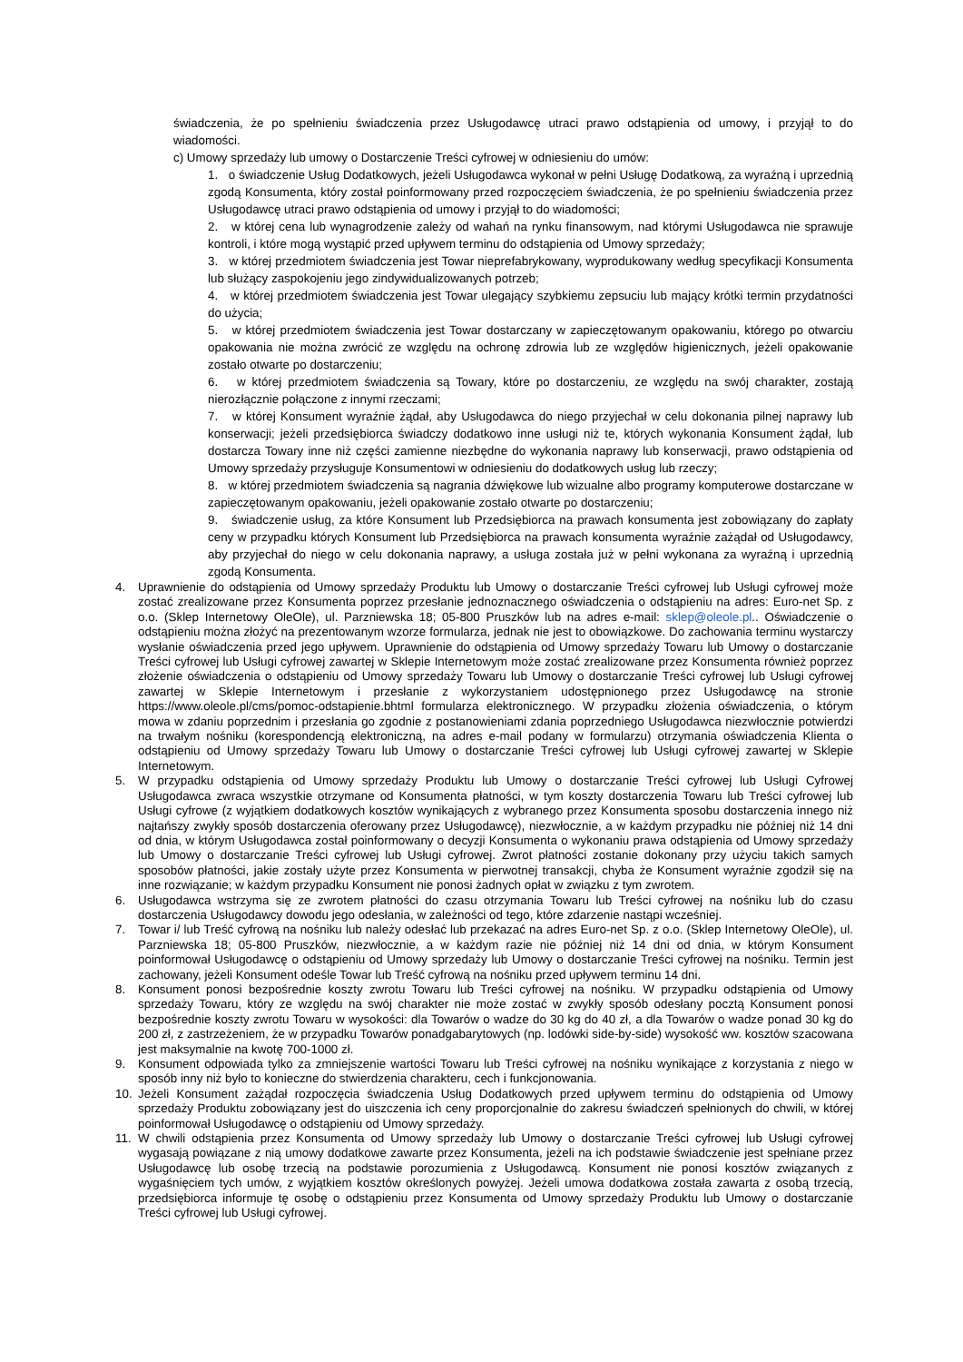świadczenia, że po spełnieniu świadczenia przez Usługodawcę utraci prawo odstąpienia od umowy, i przyjął to do wiadomości.
c) Umowy sprzedaży lub umowy o Dostarczenie Treści cyfrowej w odniesieniu do umów:
1. o świadczenie Usług Dodatkowych, jeżeli Usługodawca wykonał w pełni Usługę Dodatkową, za wyraźną i uprzednią zgodą Konsumenta, który został poinformowany przed rozpoczęciem świadczenia, że po spełnieniu świadczenia przez Usługodawcę utraci prawo odstąpienia od umowy i przyjął to do wiadomości;
2. w której cena lub wynagrodzenie zależy od wahań na rynku finansowym, nad którymi Usługodawca nie sprawuje kontroli, i które mogą wystąpić przed upływem terminu do odstąpienia od Umowy sprzedaży;
3. w której przedmiotem świadczenia jest Towar nieprefabrykowany, wyprodukowany według specyfikacji Konsumenta lub służący zaspokojeniu jego zindywidualizowanych potrzeb;
4. w której przedmiotem świadczenia jest Towar ulegający szybkiemu zepsuciu lub mający krótki termin przydatności do użycia;
5. w której przedmiotem świadczenia jest Towar dostarczany w zapieczętowanym opakowaniu, którego po otwarciu opakowania nie można zwrócić ze względu na ochronę zdrowia lub ze względów higienicznych, jeżeli opakowanie zostało otwarte po dostarczeniu;
6. w której przedmiotem świadczenia są Towary, które po dostarczeniu, ze względu na swój charakter, zostają nierozłącznie połączone z innymi rzeczami;
7. w której Konsument wyraźnie żądał, aby Usługodawca do niego przyjechał w celu dokonania pilnej naprawy lub konserwacji; jeżeli przedsiębiorca świadczy dodatkowo inne usługi niż te, których wykonania Konsument żądał, lub dostarcza Towary inne niż części zamienne niezbędne do wykonania naprawy lub konserwacji, prawo odstąpienia od Umowy sprzedaży przysługuje Konsumentowi w odniesieniu do dodatkowych usług lub rzeczy;
8. w której przedmiotem świadczenia są nagrania dźwiękowe lub wizualne albo programy komputerowe dostarczane w zapieczętowanym opakowaniu, jeżeli opakowanie zostało otwarte po dostarczeniu;
9. świadczenie usług, za które Konsument lub Przedsiębiorca na prawach konsumenta jest zobowiązany do zapłaty ceny w przypadku których Konsument lub Przedsiębiorca na prawach konsumenta wyraźnie zażądał od Usługodawcy, aby przyjechał do niego w celu dokonania naprawy, a usługa została już w pełni wykonana za wyraźną i uprzednią zgodą Konsumenta.
4. Uprawnienie do odstąpienia od Umowy sprzedaży Produktu lub Umowy o dostarczanie Treści cyfrowej lub Usługi cyfrowej może zostać zrealizowane przez Konsumenta poprzez przesłanie jednoznacznego oświadczenia o odstąpieniu na adres: Euro-net Sp. z o.o. (Sklep Internetowy OleOle), ul. Parzniewska 18; 05-800 Pruszków lub na adres e-mail: sklep@oleole.pl.. Oświadczenie o odstąpieniu można złożyć na prezentowanym wzorze formularza, jednak nie jest to obowiązkowe. Do zachowania terminu wystarczy wysłanie oświadczenia przed jego upływem. Uprawnienie do odstąpienia od Umowy sprzedaży Towaru lub Umowy o dostarczanie Treści cyfrowej lub Usługi cyfrowej zawartej w Sklepie Internetowym może zostać zrealizowane przez Konsumenta również poprzez złożenie oświadczenia o odstąpieniu od Umowy sprzedaży Towaru lub Umowy o dostarczanie Treści cyfrowej lub Usługi cyfrowej zawartej w Sklepie Internetowym i przesłanie z wykorzystaniem udostępnionego przez Usługodawcę na stronie https://www.oleole.pl/cms/pomoc-odstapienie.bhtml formularza elektronicznego. W przypadku złożenia oświadczenia, o którym mowa w zdaniu poprzednim i przesłania go zgodnie z postanowieniami zdania poprzedniego Usługodawca niezwłocznie potwierdzi na trwałym nośniku (korespondencją elektroniczną, na adres e-mail podany w formularzu) otrzymania oświadczenia Klienta o odstąpieniu od Umowy sprzedaży Towaru lub Umowy o dostarczanie Treści cyfrowej lub Usługi cyfrowej zawartej w Sklepie Internetowym.
5. W przypadku odstąpienia od Umowy sprzedaży Produktu lub Umowy o dostarczanie Treści cyfrowej lub Usługi Cyfrowej Usługodawca zwraca wszystkie otrzymane od Konsumenta płatności, w tym koszty dostarczenia Towaru lub Treści cyfrowej lub Usługi cyfrowe (z wyjątkiem dodatkowych kosztów wynikających z wybranego przez Konsumenta sposobu dostarczenia innego niż najtańszy zwykły sposób dostarczenia oferowany przez Usługodawcę), niezwłocznie, a w każdym przypadku nie później niż 14 dni od dnia, w którym Usługodawca został poinformowany o decyzji Konsumenta o wykonaniu prawa odstąpienia od Umowy sprzedaży lub Umowy o dostarczanie Treści cyfrowej lub Usługi cyfrowej. Zwrot płatności zostanie dokonany przy użyciu takich samych sposobów płatności, jakie zostały użyte przez Konsumenta w pierwotnej transakcji, chyba że Konsument wyraźnie zgodził się na inne rozwiązanie; w każdym przypadku Konsument nie ponosi żadnych opłat w związku z tym zwrotem.
6. Usługodawca wstrzyma się ze zwrotem płatności do czasu otrzymania Towaru lub Treści cyfrowej na nośniku lub do czasu dostarczenia Usługodawcy dowodu jego odesłania, w zależności od tego, które zdarzenie nastąpi wcześniej.
7. Towar i/ lub Treść cyfrową na nośniku lub należy odesłać lub przekazać na adres Euro-net Sp. z o.o. (Sklep Internetowy OleOle), ul. Parzniewska 18; 05-800 Pruszków, niezwłocznie, a w każdym razie nie później niż 14 dni od dnia, w którym Konsument poinformował Usługodawcę o odstąpieniu od Umowy sprzedaży lub Umowy o dostarczanie Treści cyfrowej na nośniku. Termin jest zachowany, jeżeli Konsument odeśle Towar lub Treść cyfrową na nośniku przed upływem terminu 14 dni.
8. Konsument ponosi bezpośrednie koszty zwrotu Towaru lub Treści cyfrowej na nośniku. W przypadku odstąpienia od Umowy sprzedaży Towaru, który ze względu na swój charakter nie może zostać w zwykły sposób odesłany pocztą Konsument ponosi bezpośrednie koszty zwrotu Towaru w wysokości: dla Towarów o wadze do 30 kg do 40 zł, a dla Towarów o wadze ponad 30 kg do 200 zł, z zastrzeżeniem, że w przypadku Towarów ponadgabarytowych (np. lodówki side-by-side) wysokość ww. kosztów szacowana jest maksymalnie na kwotę 700-1000 zł.
9. Konsument odpowiada tylko za zmniejszenie wartości Towaru lub Treści cyfrowej na nośniku wynikające z korzystania z niego w sposób inny niż było to konieczne do stwierdzenia charakteru, cech i funkcjonowania.
10. Jeżeli Konsument zażądał rozpoczęcia świadczenia Usług Dodatkowych przed upływem terminu do odstąpienia od Umowy sprzedaży Produktu zobowiązany jest do uiszczenia ich ceny proporcjonalnie do zakresu świadczeń spełnionych do chwili, w której poinformował Usługodawcę o odstąpieniu od Umowy sprzedaży.
11. W chwili odstąpienia przez Konsumenta od Umowy sprzedaży lub Umowy o dostarczanie Treści cyfrowej lub Usługi cyfrowej wygasają powiązane z nią umowy dodatkowe zawarte przez Konsumenta, jeżeli na ich podstawie świadczenie jest spełniane przez Usługodawcę lub osobę trzecią na podstawie porozumienia z Usługodawcą. Konsument nie ponosi kosztów związanych z wygaśnięciem tych umów, z wyjątkiem kosztów określonych powyżej. Jeżeli umowa dodatkowa została zawarta z osobą trzecią, przedsiębiorca informuje tę osobę o odstąpieniu przez Konsumenta od Umowy sprzedaży Produktu lub Umowy o dostarczanie Treści cyfrowej lub Usługi cyfrowej.